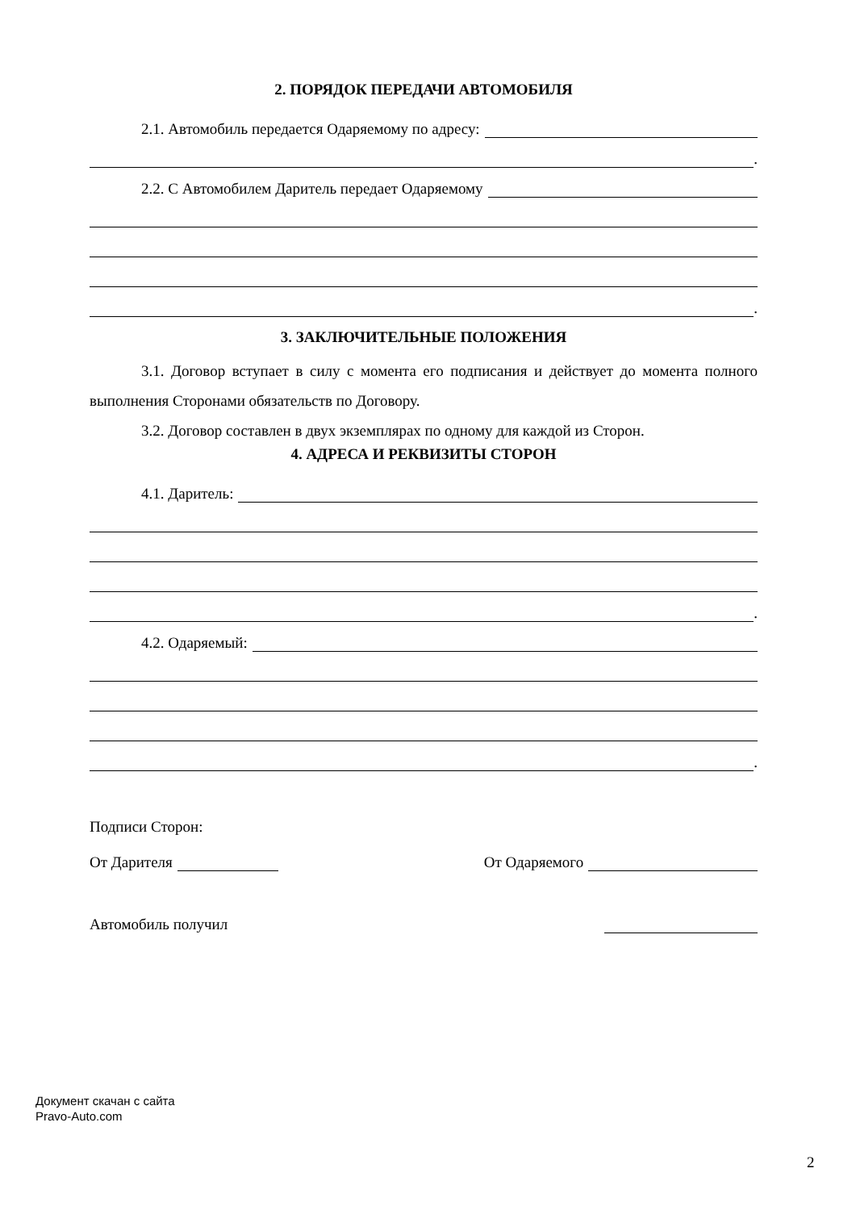2. ПОРЯДОК ПЕРЕДАЧИ АВТОМОБИЛЯ
2.1. Автомобиль передается Одаряемому по адресу:
.
2.2. С Автомобилем Даритель передает Одаряемому
.
3. ЗАКЛЮЧИТЕЛЬНЫЕ ПОЛОЖЕНИЯ
3.1. Договор вступает в силу с момента его подписания и действует до момента полного выполнения Сторонами обязательств по Договору.
3.2. Договор составлен в двух экземплярах по одному для каждой из Сторон.
4. АДРЕСА И РЕКВИЗИТЫ СТОРОН
4.1. Даритель:
.
4.2. Одаряемый:
.
Подписи Сторон:
От Дарителя От Одаряемого
Автомобиль получил
Документ скачан с сайта
Pravo-Auto.com
2